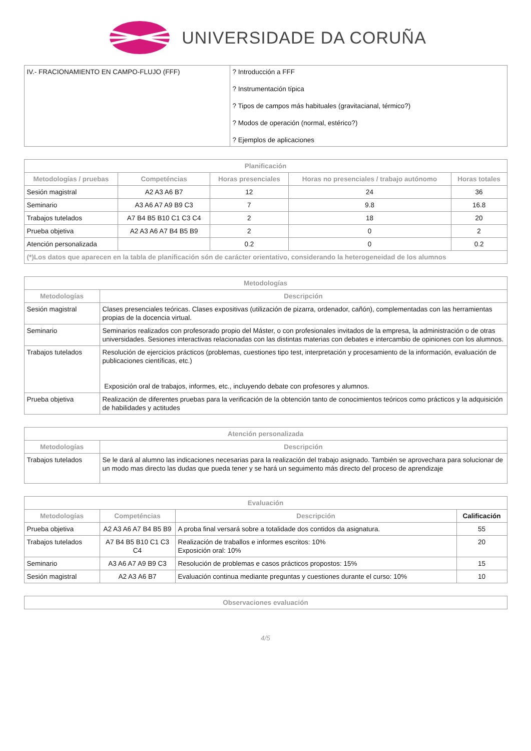UNIVERSIDADE DA CORUÑA
| IV.- FRACIONAMIENTO EN CAMPO-FLUJO (FFF) | ? Introducción a FFF ? Instrumentación típica ? Tipos de campos más habituales (gravitacianal, térmico?) ? Modos de operación (normal, estérico?) ? Ejemplos de aplicaciones |
| Planificación | | | | |
| --- | --- | --- | --- | --- |
| Metodologías / pruebas | Competéncias | Horas presenciales | Horas no presenciales / trabajo autónomo | Horas totales |
| Sesión magistral | A2 A3 A6 B7 | 12 | 24 | 36 |
| Seminario | A3 A6 A7 A9 B9 C3 | 7 | 9.8 | 16.8 |
| Trabajos tutelados | A7 B4 B5 B10 C1 C3 C4 | 2 | 18 | 20 |
| Prueba objetiva | A2 A3 A6 A7 B4 B5 B9 | 2 | 0 | 2 |
| Atención personalizada | | 0.2 | 0 | 0.2 |
| (*)Los datos que aparecen en la tabla de planificación són de carácter orientativo, considerando la heterogeneidad de los alumnos | | | | |
| Metodologías | |
| --- | --- |
| Metodologías | Descripción |
| Sesión magistral | Clases presenciales teóricas. Clases expositivas (utilización de pizarra, ordenador, cañón), complementadas con las herramientas propias de la docencia virtual. |
| Seminario | Seminarios realizados con profesorado propio del Máster, o con profesionales invitados de la empresa, la administración o de otras universidades. Sesiones interactivas relacionadas con las distintas materias con debates e intercambio de opiniones con los alumnos. |
| Trabajos tutelados | Resolución de ejercicios prácticos (problemas, cuestiones tipo test, interpretación y procesamiento de la información, evaluación de publicaciones científicas, etc.) Exposición oral de trabajos, informes, etc., incluyendo debate con profesores y alumnos. |
| Prueba objetiva | Realización de diferentes pruebas para la verificación de la obtención tanto de conocimientos teóricos como prácticos y la adquisición de habilidades y actitudes |
| Atención personalizada | |
| --- | --- |
| Metodologías | Descripción |
| Trabajos tutelados | Se le dará al alumno las indicaciones necesarias para la realización del trabajo asignado. También se aprovechara para solucionar de un modo mas directo las dudas que pueda tener y se hará un seguimento más directo del proceso de aprendizaje |
| Evaluación | | | |
| --- | --- | --- | --- |
| Metodologías | Competéncias | Descripción | Calificación |
| Prueba objetiva | A2 A3 A6 A7 B4 B5 B9 | A proba final versará sobre a totalidade dos contidos da asignatura. | 55 |
| Trabajos tutelados | A7 B4 B5 B10 C1 C3 C4 | Realización de traballos e informes escritos: 10% Exposición oral: 10% | 20 |
| Seminario | A3 A6 A7 A9 B9 C3 | Resolución de problemas e casos prácticos propostos: 15% | 15 |
| Sesión magistral | A2 A3 A6 B7 | Evaluación continua mediante preguntas y cuestiones durante el curso: 10% | 10 |
| Observaciones evaluación |
| --- |
4/5